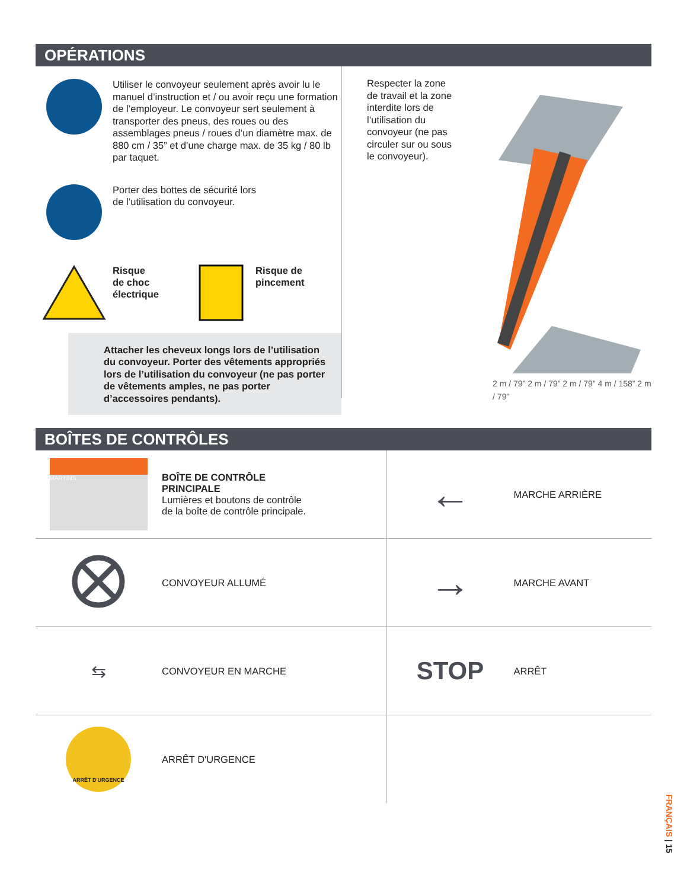OPÉRATIONS
Utiliser le convoyeur seulement après avoir lu le manuel d’instruction et / ou avoir reçu une formation de l’employeur. Le convoyeur sert seulement à transporter des pneus, des roues ou des assemblages pneus / roues d’un diamètre max. de 880 cm / 35” et d’une charge max. de 35 kg / 80 lb par taquet.
Porter des bottes de sécurité lors
de l’utilisation du convoyeur.
Risque
de choc
électrique
Risque de
pincement
Attacher les cheveux longs lors de l’utilisation du convoyeur. Porter des vêtements appropriés lors de l’utilisation du convoyeur (ne pas porter de vêtements amples, ne pas porter d’accessoires pendants).
Respecter la zone de travail et la zone interdite lors de l’utilisation du convoyeur (ne pas circuler sur ou sous le convoyeur).
2 m / 79” 2 m / 79” 2 m / 79” 4 m / 158” 2 m / 79”
BOÎTES DE CONTRÔLES
| MARTINS | BOÎTE DE CONTRÔLE PRINCIPALE Lumières et boutons de contrôle de la boîte de contrôle principale. | ← | MARCHE ARRIÈRE |
| | CONVOYEUR ALLUMÉ | → | MARCHE AVANT |
| ⇆ | CONVOYEUR EN MARCHE | STOP | ARRÊT |
| ARRÊT D'URGENCE | ARRÊT D'URGENCE | | |
FRANÇAIS | 15